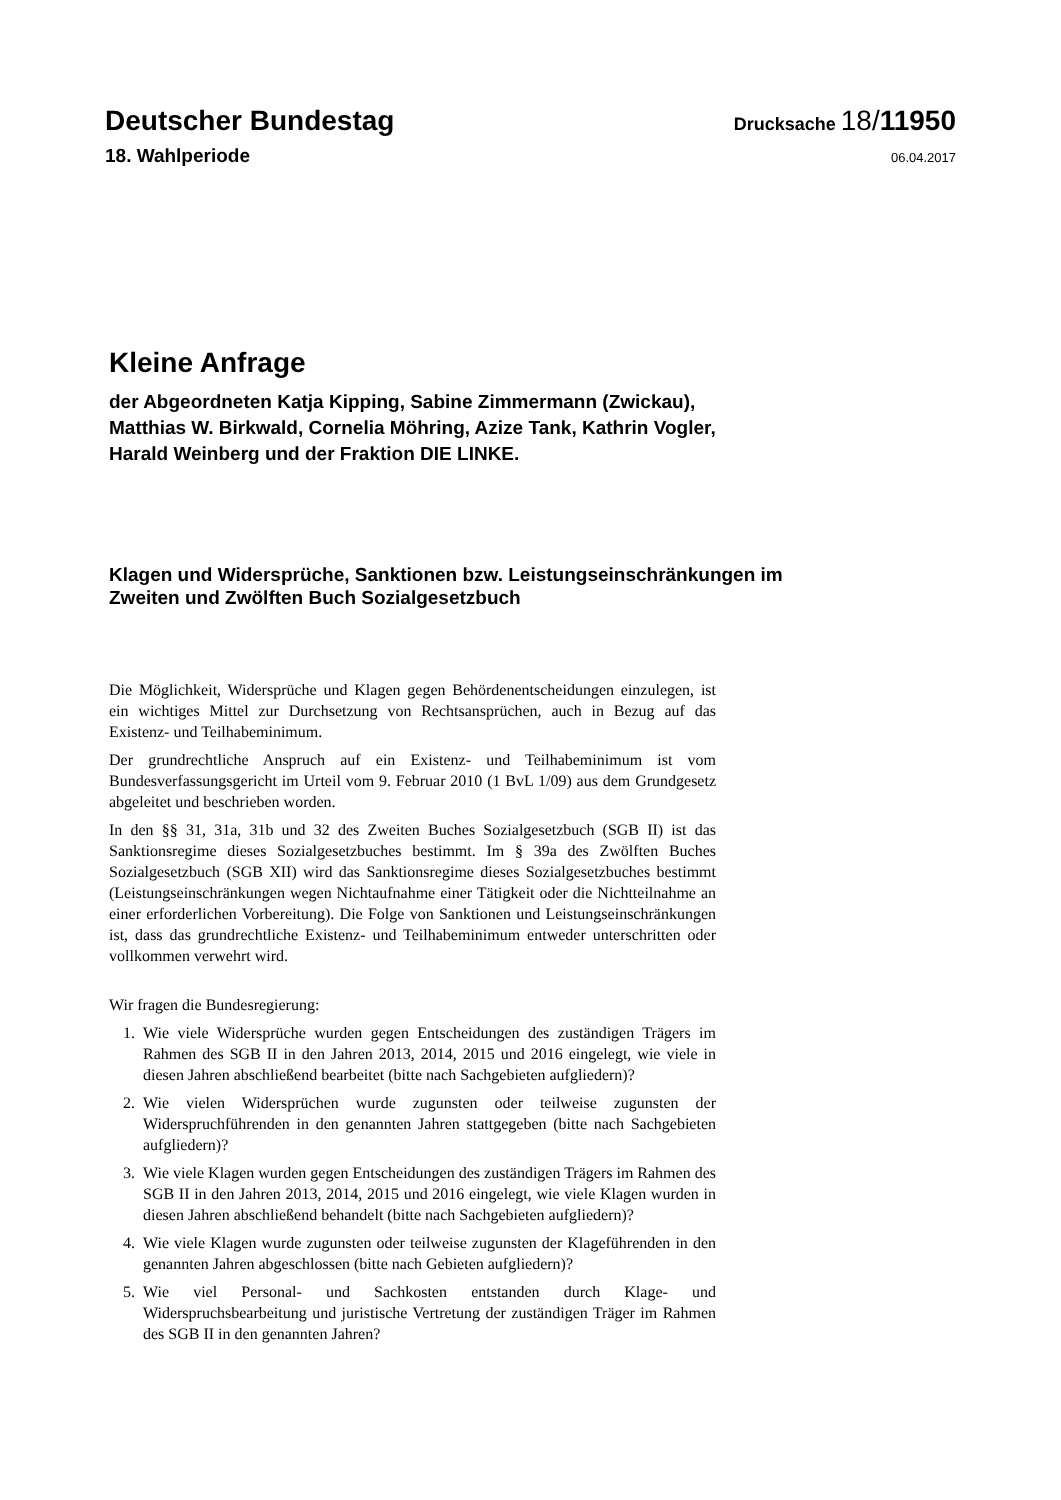Deutscher Bundestag
Drucksache 18/11950
18. Wahlperiode
06.04.2017
Kleine Anfrage
der Abgeordneten Katja Kipping, Sabine Zimmermann (Zwickau),
Matthias W. Birkwald, Cornelia Möhring, Azize Tank, Kathrin Vogler,
Harald Weinberg und der Fraktion DIE LINKE.
Klagen und Widersprüche, Sanktionen bzw. Leistungseinschränkungen im
Zweiten und Zwölften Buch Sozialgesetzbuch
Die Möglichkeit, Widersprüche und Klagen gegen Behördenentscheidungen einzulegen, ist ein wichtiges Mittel zur Durchsetzung von Rechtsansprüchen, auch in Bezug auf das Existenz- und Teilhabeminimum.
Der grundrechtliche Anspruch auf ein Existenz- und Teilhabeminimum ist vom Bundesverfassungsgericht im Urteil vom 9. Februar 2010 (1 BvL 1/09) aus dem Grundgesetz abgeleitet und beschrieben worden.
In den §§ 31, 31a, 31b und 32 des Zweiten Buches Sozialgesetzbuch (SGB II) ist das Sanktionsregime dieses Sozialgesetzbuches bestimmt. Im § 39a des Zwölften Buches Sozialgesetzbuch (SGB XII) wird das Sanktionsregime dieses Sozialgesetzbuches bestimmt (Leistungseinschränkungen wegen Nichtaufnahme einer Tätigkeit oder die Nichtteilnahme an einer erforderlichen Vorbereitung). Die Folge von Sanktionen und Leistungseinschränkungen ist, dass das grundrechtliche Existenz- und Teilhabeminimum entweder unterschritten oder vollkommen verwehrt wird.
Wir fragen die Bundesregierung:
1. Wie viele Widersprüche wurden gegen Entscheidungen des zuständigen Trägers im Rahmen des SGB II in den Jahren 2013, 2014, 2015 und 2016 eingelegt, wie viele in diesen Jahren abschließend bearbeitet (bitte nach Sachgebieten aufgliedern)?
2. Wie vielen Widersprüchen wurde zugunsten oder teilweise zugunsten der Widerspruchführenden in den genannten Jahren stattgegeben (bitte nach Sachgebieten aufgliedern)?
3. Wie viele Klagen wurden gegen Entscheidungen des zuständigen Trägers im Rahmen des SGB II in den Jahren 2013, 2014, 2015 und 2016 eingelegt, wie viele Klagen wurden in diesen Jahren abschließend behandelt (bitte nach Sachgebieten aufgliedern)?
4. Wie viele Klagen wurde zugunsten oder teilweise zugunsten der Klageführenden in den genannten Jahren abgeschlossen (bitte nach Gebieten aufgliedern)?
5. Wie viel Personal- und Sachkosten entstanden durch Klage- und Widerspruchsbearbeitung und juristische Vertretung der zuständigen Träger im Rahmen des SGB II in den genannten Jahren?